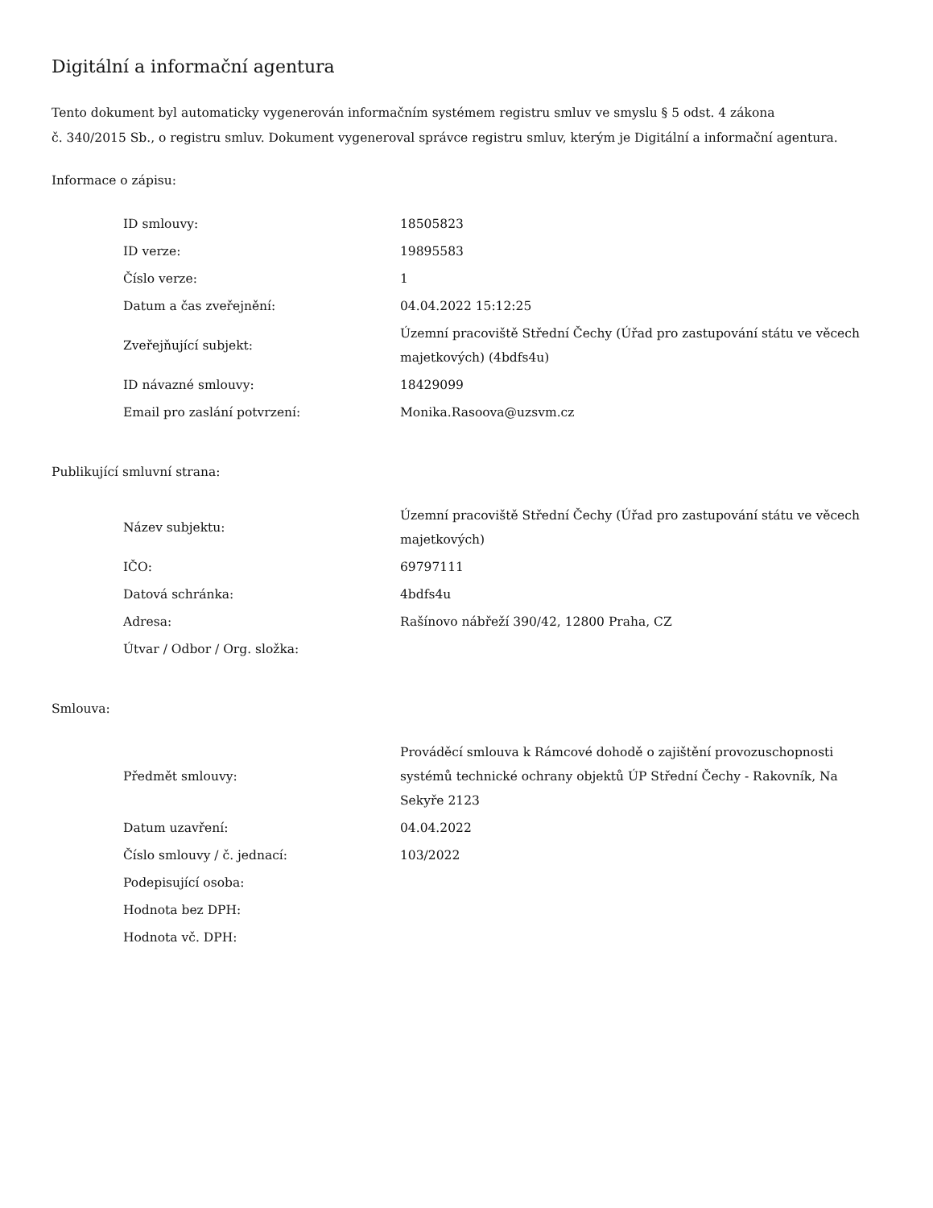Digitální a informační agentura
Tento dokument byl automaticky vygenerován informačním systémem registru smluv ve smyslu § 5 odst. 4 zákona
č. 340/2015 Sb., o registru smluv. Dokument vygeneroval správce registru smluv, kterým je Digitální a informační agentura.
Informace o zápisu:
| ID smlouvy: | 18505823 |
| ID verze: | 19895583 |
| Číslo verze: | 1 |
| Datum a čas zveřejnění: | 04.04.2022 15:12:25 |
| Zveřejňující subjekt: | Územní pracoviště Střední Čechy (Úřad pro zastupování státu ve věcech majetkových) (4bdfs4u) |
| ID návazné smlouvy: | 18429099 |
| Email pro zaslání potvrzení: | Monika.Rasoova@uzsvm.cz |
Publikující smluvní strana:
| Název subjektu: | Územní pracoviště Střední Čechy (Úřad pro zastupování státu ve věcech majetkových) |
| IČO: | 69797111 |
| Datová schránka: | 4bdfs4u |
| Adresa: | Rašínovo nábřeží 390/42, 12800 Praha, CZ |
| Útvar / Odbor / Org. složka: | |
Smlouva:
| Předmět smlouvy: | Prováděcí smlouva k Rámcové dohodě o zajištění provozuschopnosti systémů technické ochrany objektů ÚP Střední Čechy - Rakovník, Na Sekyře 2123 |
| Datum uzavření: | 04.04.2022 |
| Číslo smlouvy / č. jednací: | 103/2022 |
| Podepisující osoba: | |
| Hodnota bez DPH: | |
| Hodnota vč. DPH: | |